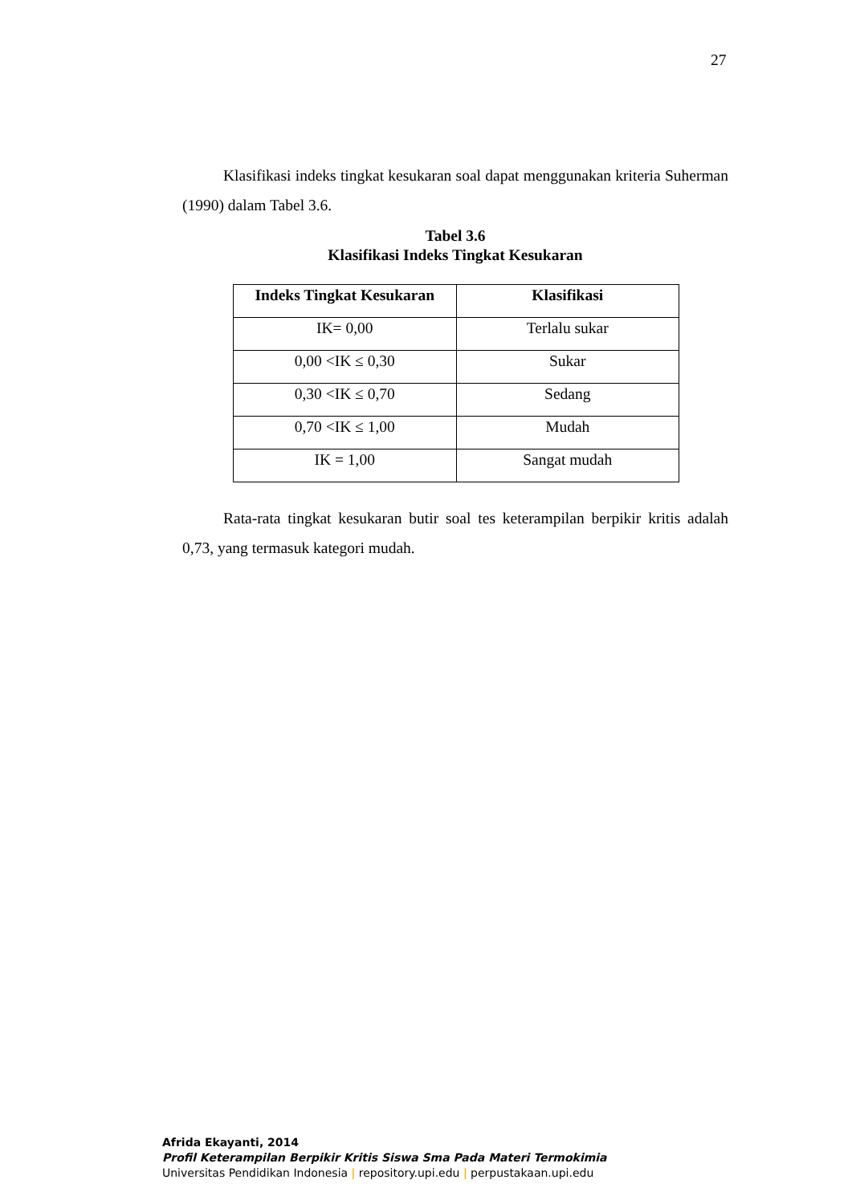27
Klasifikasi indeks tingkat kesukaran soal dapat menggunakan kriteria Suherman (1990) dalam Tabel 3.6.
Tabel 3.6
Klasifikasi Indeks Tingkat Kesukaran
| Indeks Tingkat Kesukaran | Klasifikasi |
| --- | --- |
| IK= 0,00 | Terlalu sukar |
| 0,00 <IK ≤ 0,30 | Sukar |
| 0,30 <IK ≤ 0,70 | Sedang |
| 0,70 <IK ≤ 1,00 | Mudah |
| IK = 1,00 | Sangat mudah |
Rata-rata tingkat kesukaran butir soal tes keterampilan berpikir kritis adalah 0,73, yang termasuk kategori mudah.
Afrida Ekayanti, 2014
Profil Keterampilan Berpikir Kritis Siswa Sma Pada Materi Termokimia
Universitas Pendidikan Indonesia | repository.upi.edu | perpustakaan.upi.edu